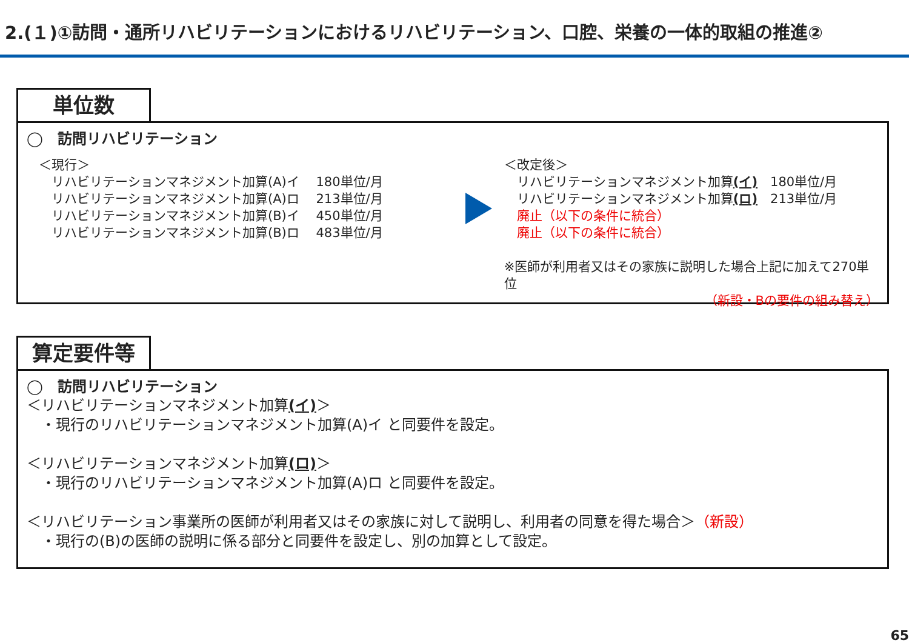2.(１)①訪問・通所リハビリテーションにおけるリハビリテーション、口腔、栄養の一体的取組の推進②
単位数
◯　訪問リハビリテーション
＜現行＞
　リハビリテーションマネジメント加算(A)イ　 180単位/月
　リハビリテーションマネジメント加算(A)ロ　 213単位/月
　リハビリテーションマネジメント加算(B)イ　 450単位/月
　リハビリテーションマネジメント加算(B)ロ　 483単位/月
＜改定後＞
　リハビリテーションマネジメント加算(イ)　180単位/月
　リハビリテーションマネジメント加算(ロ)　213単位/月
　廃止（以下の条件に統合）
　廃止（以下の条件に統合）
※医師が利用者又はその家族に説明した場合上記に加えて270単位
（新設・Bの要件の組み替え）
算定要件等
◯　訪問リハビリテーション
＜リハビリテーションマネジメント加算(イ)＞
　・現行のリハビリテーションマネジメント加算(A)イ と同要件を設定。
＜リハビリテーションマネジメント加算(ロ)＞
　・現行のリハビリテーションマネジメント加算(A)ロ と同要件を設定。
＜リハビリテーション事業所の医師が利用者又はその家族に対して説明し、利用者の同意を得た場合＞（新設）
　・現行の(B)の医師の説明に係る部分と同要件を設定し、別の加算として設定。
65